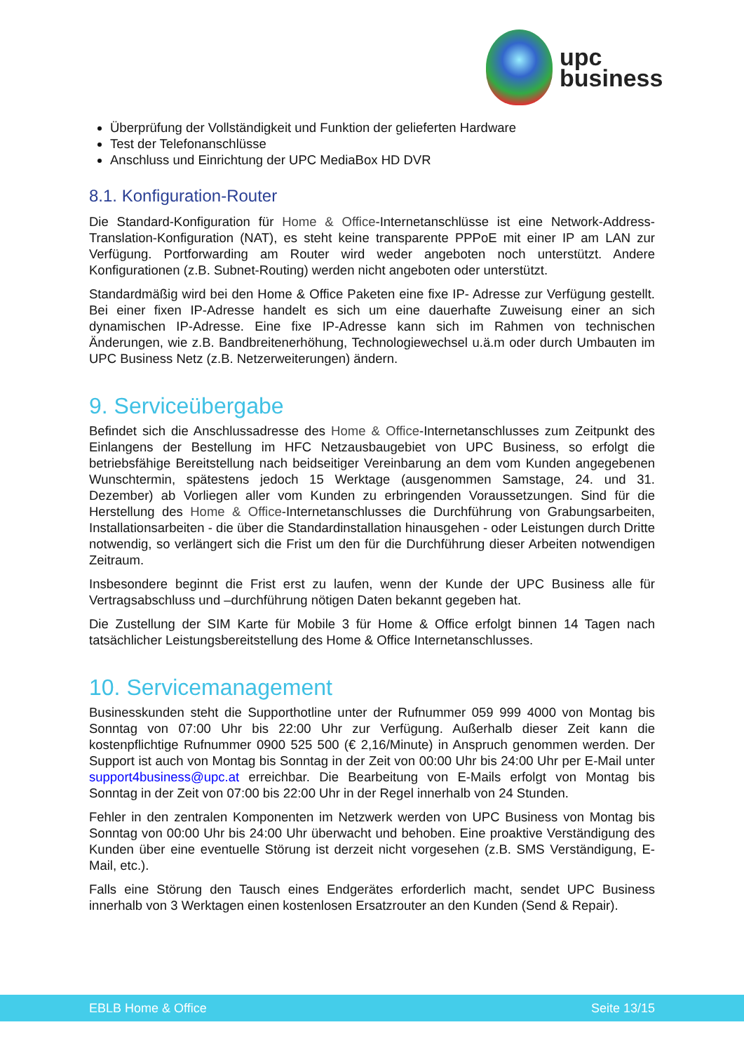upc
business
Überprüfung der Vollständigkeit und Funktion der gelieferten Hardware
Test der Telefonanschlüsse
Anschluss und Einrichtung der UPC MediaBox HD DVR
8.1. Konfiguration-Router
Die Standard-Konfiguration für Home & Office-Internetanschlüsse ist eine Network-Address-Translation-Konfiguration (NAT), es steht keine transparente PPPoE mit einer IP am LAN zur Verfügung. Portforwarding am Router wird weder angeboten noch unterstützt. Andere Konfigurationen (z.B. Subnet-Routing) werden nicht angeboten oder unterstützt.
Standardmäßig wird bei den Home & Office Paketen eine fixe IP- Adresse zur Verfügung gestellt. Bei einer fixen IP-Adresse handelt es sich um eine dauerhafte Zuweisung einer an sich dynamischen IP-Adresse. Eine fixe IP-Adresse kann sich im Rahmen von technischen Änderungen, wie z.B. Bandbreitenerhöhung, Technologiewechsel u.ä.m oder durch Umbauten im UPC Business Netz (z.B. Netzerweiterungen) ändern.
9. Serviceübergabe
Befindet sich die Anschlussadresse des Home & Office-Internetanschlusses zum Zeitpunkt des Einlangens der Bestellung im HFC Netzausbaugebiet von UPC Business, so erfolgt die betriebsfähige Bereitstellung nach beidseitiger Vereinbarung an dem vom Kunden angegebenen Wunschtermin, spätestens jedoch 15 Werktage (ausgenommen Samstage, 24. und 31. Dezember) ab Vorliegen aller vom Kunden zu erbringenden Voraussetzungen. Sind für die Herstellung des Home & Office-Internetanschlusses die Durchführung von Grabungsarbeiten, Installationsarbeiten - die über die Standardinstallation hinausgehen - oder Leistungen durch Dritte notwendig, so verlängert sich die Frist um den für die Durchführung dieser Arbeiten notwendigen Zeitraum.
Insbesondere beginnt die Frist erst zu laufen, wenn der Kunde der UPC Business alle für Vertragsabschluss und –durchführung nötigen Daten bekannt gegeben hat.
Die Zustellung der SIM Karte für Mobile 3 für Home & Office erfolgt binnen 14 Tagen nach tatsächlicher Leistungsbereitstellung des Home & Office Internetanschlusses.
10. Servicemanagement
Businesskunden steht die Supporthotline unter der Rufnummer 059 999 4000 von Montag bis Sonntag von 07:00 Uhr bis 22:00 Uhr zur Verfügung. Außerhalb dieser Zeit kann die kostenpflichtige Rufnummer 0900 525 500 (€ 2,16/Minute) in Anspruch genommen werden. Der Support ist auch von Montag bis Sonntag in der Zeit von 00:00 Uhr bis 24:00 Uhr per E-Mail unter support4business@upc.at erreichbar. Die Bearbeitung von E-Mails erfolgt von Montag bis Sonntag in der Zeit von 07:00 bis 22:00 Uhr in der Regel innerhalb von 24 Stunden.
Fehler in den zentralen Komponenten im Netzwerk werden von UPC Business von Montag bis Sonntag von 00:00 Uhr bis 24:00 Uhr überwacht und behoben. Eine proaktive Verständigung des Kunden über eine eventuelle Störung ist derzeit nicht vorgesehen (z.B. SMS Verständigung, E-Mail, etc.).
Falls eine Störung den Tausch eines Endgerätes erforderlich macht, sendet UPC Business innerhalb von 3 Werktagen einen kostenlosen Ersatzrouter an den Kunden (Send & Repair).
EBLB Home & Office Seite 13/15